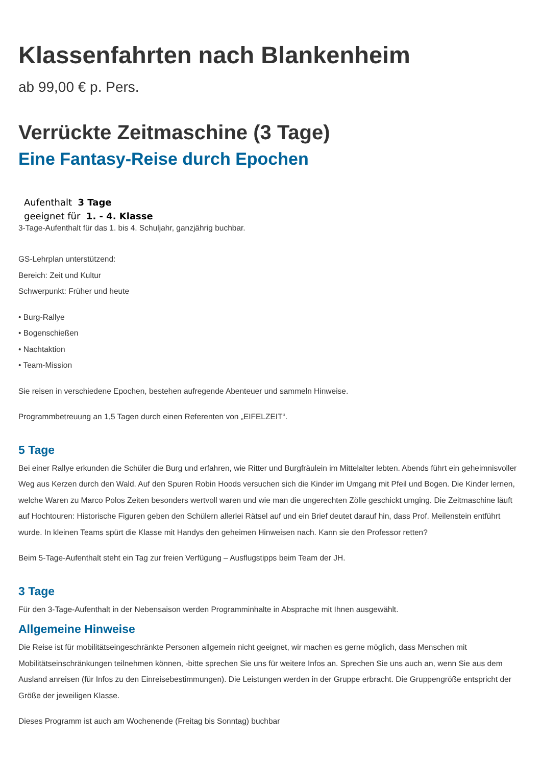Klassenfahrten nach Blankenheim
ab 99,00 € p. Pers.
Verrückte Zeitmaschine (3 Tage)
Eine Fantasy-Reise durch Epochen
Aufenthalt 3 Tage
geeignet für 1. - 4. Klasse
3-Tage-Aufenthalt für das 1. bis 4. Schuljahr, ganzjährig buchbar.
GS-Lehrplan unterstützend:
Bereich: Zeit und Kultur
Schwerpunkt: Früher und heute
• Burg-Rallye
• Bogenschießen
• Nachtaktion
• Team-Mission
Sie reisen in verschiedene Epochen, bestehen aufregende Abenteuer und sammeln Hinweise.
Programmbetreuung an 1,5 Tagen durch einen Referenten von „EIFELZEIT“.
5 Tage
Bei einer Rallye erkunden die Schüler die Burg und erfahren, wie Ritter und Burgfräulein im Mittelalter lebten. Abends führt ein geheimnisvoller Weg aus Kerzen durch den Wald. Auf den Spuren Robin Hoods versuchen sich die Kinder im Umgang mit Pfeil und Bogen. Die Kinder lernen, welche Waren zu Marco Polos Zeiten besonders wertvoll waren und wie man die ungerechten Zölle geschickt umging. Die Zeitmaschine läuft auf Hochtouren: Historische Figuren geben den Schülern allerlei Rätsel auf und ein Brief deutet darauf hin, dass Prof. Meilenstein entführt wurde. In kleinen Teams spürt die Klasse mit Handys den geheimen Hinweisen nach. Kann sie den Professor retten?
Beim 5-Tage-Aufenthalt steht ein Tag zur freien Verfügung – Ausflugstipps beim Team der JH.
3 Tage
Für den 3-Tage-Aufenthalt in der Nebensaison werden Programminhalte in Absprache mit Ihnen ausgewählt.
Allgemeine Hinweise
Die Reise ist für mobilitätseingeschränkte Personen allgemein nicht geeignet, wir machen es gerne möglich, dass Menschen mit Mobilitätseinschränkungen teilnehmen können, -bitte sprechen Sie uns für weitere Infos an. Sprechen Sie uns auch an, wenn Sie aus dem Ausland anreisen (für Infos zu den Einreisebestimmungen). Die Leistungen werden in der Gruppe erbracht. Die Gruppengröße entspricht der Größe der jeweiligen Klasse.
Dieses Programm ist auch am Wochenende (Freitag bis Sonntag) buchbar